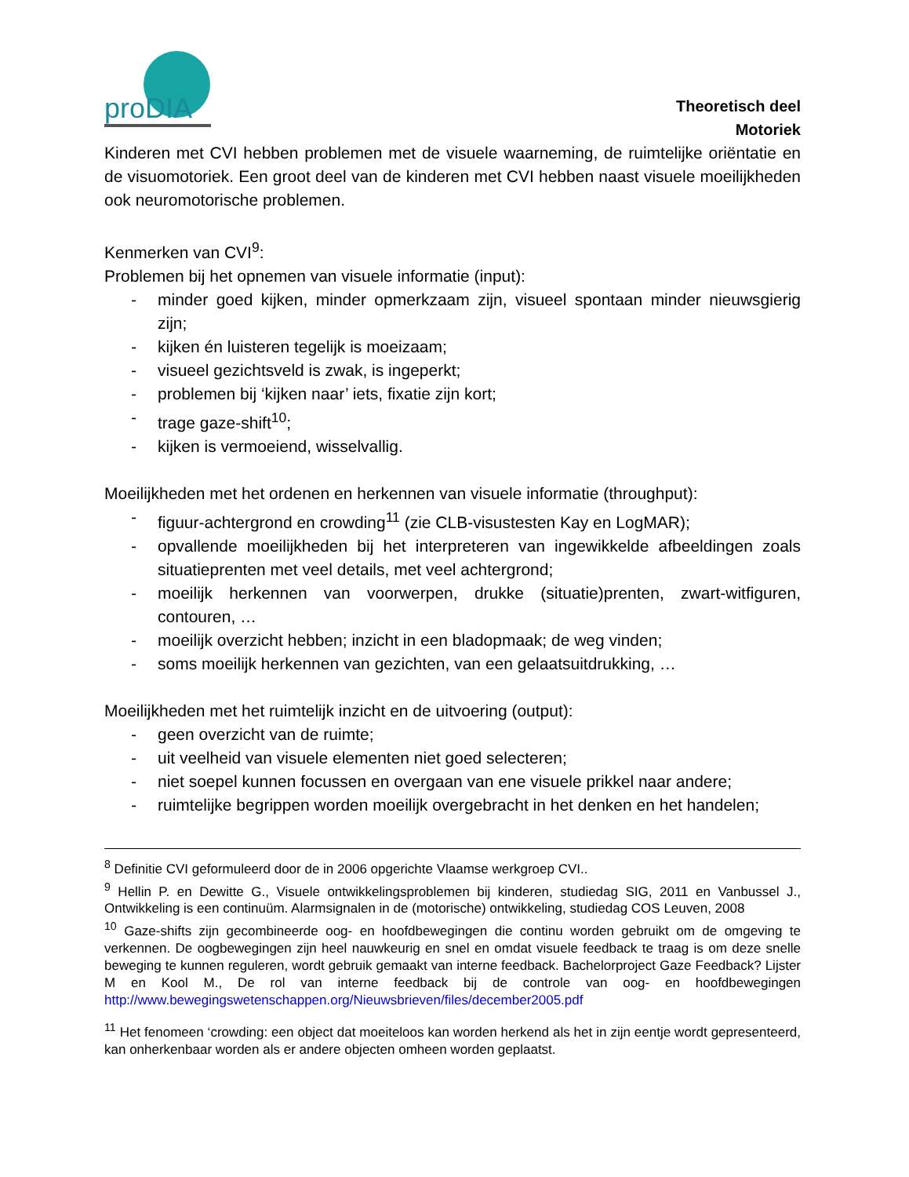proDIA
Theoretisch deel
Motoriek
Kinderen met CVI hebben problemen met de visuele waarneming, de ruimtelijke oriëntatie en de visuomotoriek. Een groot deel van de kinderen met CVI hebben naast visuele moeilijkheden ook neuromotorische problemen.
Kenmerken van CVI<sup>9</sup>:
Problemen bij het opnemen van visuele informatie (input):
- minder goed kijken, minder opmerkzaam zijn, visueel spontaan minder nieuwsgierig zijn;
- kijken én luisteren tegelijk is moeizaam;
- visueel gezichtsveld is zwak, is ingeperkt;
- problemen bij ‘kijken naar’ iets, fixatie zijn kort;
- trage gaze-shift<sup>10</sup>;
- kijken is vermoeiend, wisselvallig.
Moeilijkheden met het ordenen en herkennen van visuele informatie (throughput):
- figuur-achtergrond en crowding<sup>11</sup> (zie CLB-visustesten Kay en LogMAR);
- opvallende moeilijkheden bij het interpreteren van ingewikkelde afbeeldingen zoals situatieprenten met veel details, met veel achtergrond;
- moeilijk herkennen van voorwerpen, drukke (situatie)prenten, zwart-witfiguren, contouren, …
- moeilijk overzicht hebben; inzicht in een bladopmaak; de weg vinden;
- soms moeilijk herkennen van gezichten, van een gelaatsuitdrukking, …
Moeilijkheden met het ruimtelijk inzicht en de uitvoering (output):
- geen overzicht van de ruimte;
- uit veelheid van visuele elementen niet goed selecteren;
- niet soepel kunnen focussen en overgaan van ene visuele prikkel naar andere;
- ruimtelijke begrippen worden moeilijk overgebracht in het denken en het handelen;
<sup>8</sup> Definitie CVI geformuleerd door de in 2006 opgerichte Vlaamse werkgroep CVI..
<sup>9</sup> Hellin P. en Dewitte G., Visuele ontwikkelingsproblemen bij kinderen, studiedag SIG, 2011 en Vanbussel J., Ontwikkeling is een continuüm. Alarmsignalen in de (motorische) ontwikkeling, studiedag COS Leuven, 2008
<sup>10</sup> Gaze-shifts zijn gecombineerde oog- en hoofdbewegingen die continu worden gebruikt om de omgeving te verkennen. De oogbewegingen zijn heel nauwkeurig en snel en omdat visuele feedback te traag is om deze snelle beweging te kunnen reguleren, wordt gebruik gemaakt van interne feedback. Bachelorproject Gaze Feedback? Lijster M en Kool M., De rol van interne feedback bij de controle van oog- en hoofdbewegingen http://www.bewegingswetenschappen.org/Nieuwsbrieven/files/december2005.pdf
<sup>11</sup> Het fenomeen ‘crowding: een object dat moeiteloos kan worden herkend als het in zijn eentje wordt gepresenteerd, kan onherkenbaar worden als er andere objecten omheen worden geplaatst.